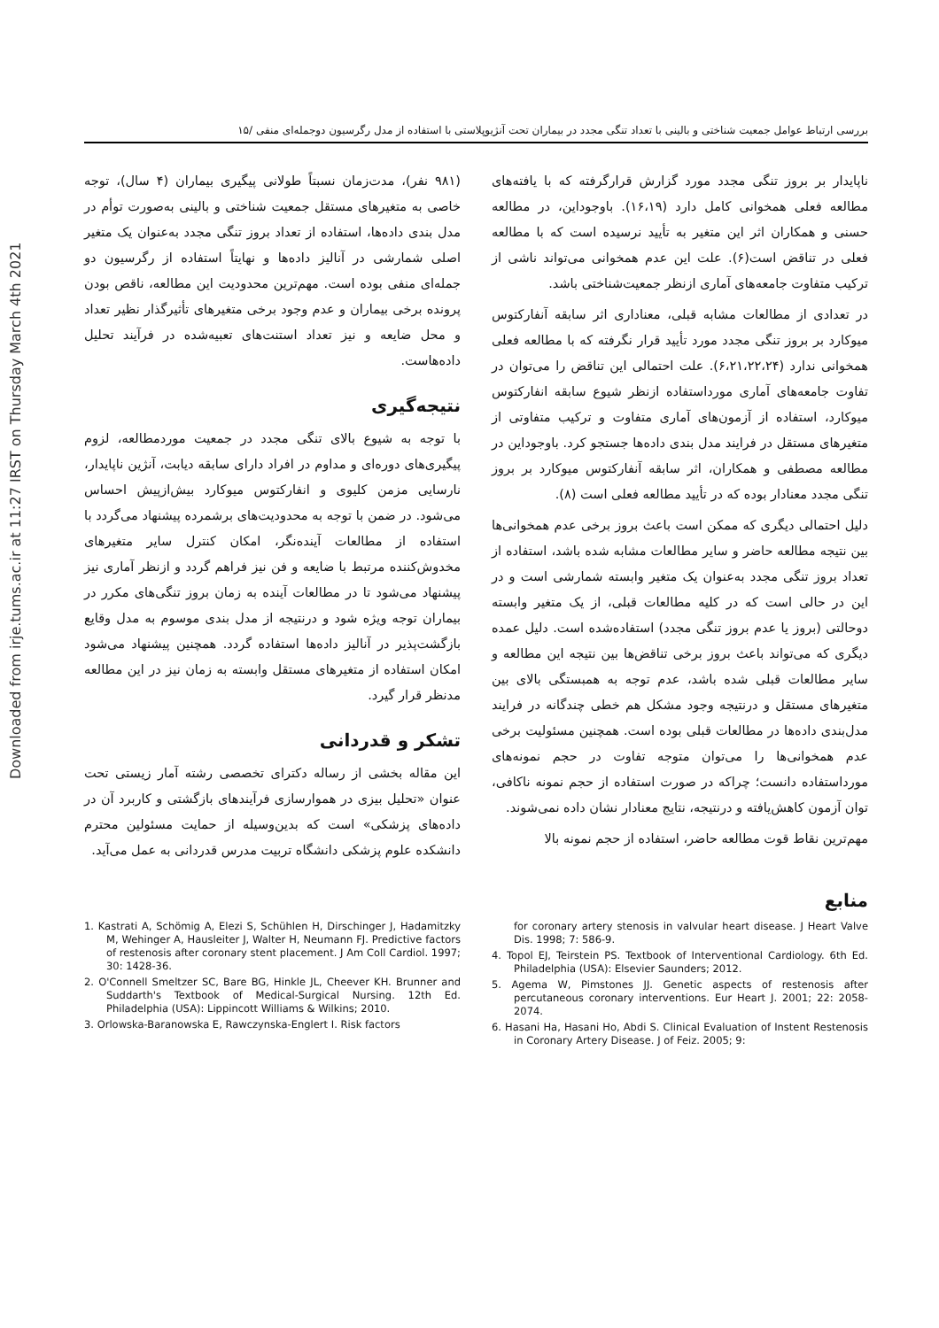Downloaded from irje.tums.ac.ir at 11:27 IRST on Thursday March 4th 2021
بررسی ارتباط عوامل جمعیت شناختی و بالینی با تعداد تنگی مجدد در بیماران تحت آنژیوپلاستی با استفاده از مدل رگرسیون دوجمله‌ای منفی /۱۵
ناپایدار بر بروز تنگی مجدد مورد گزارش قرارگرفته که با یافته‌های مطالعه فعلی همخوانی کامل دارد (۱۶،۱۹). باوجوداین، در مطالعه حسنی و همکاران اثر این متغیر به تأیید نرسیده است که با مطالعه فعلی در تناقض است(۶). علت این عدم همخوانی می‌تواند ناشی از ترکیب متفاوت جامعه‌های آماری ازنظر جمعیت‌شناختی باشد.
در تعدادی از مطالعات مشابه قبلی، معناداری اثر سابقه آنفارکتوس میوکارد بر بروز تنگی مجدد مورد تأیید قرار نگرفته که با مطالعه فعلی همخوانی ندارد (۶،۲۱،۲۲،۲۴). علت احتمالی این تناقض را می‌توان در تفاوت جامعه‌های آماری مورداستفاده ازنظر شیوع سابقه انفارکتوس میوکارد، استفاده از آزمون‌های آماری متفاوت و ترکیب متفاوتی از متغیرهای مستقل در فرایند مدل بندی داده‌ها جستجو کرد. باوجوداین در مطالعه مصطفی و همکاران، اثر سابقه آنفارکتوس میوکارد بر بروز تنگی مجدد معنادار بوده که در تأیید مطالعه فعلی است (۸).
دلیل احتمالی دیگری که ممکن است باعث بروز برخی عدم همخوانی‌ها بین نتیجه مطالعه حاضر و سایر مطالعات مشابه شده باشد، استفاده از تعداد بروز تنگی مجدد به‌عنوان یک متغیر وابسته شمارشی است و در این در حالی است که در کلیه مطالعات قبلی، از یک متغیر وابسته دوحالتی (بروز یا عدم بروز تنگی مجدد) استفاده‌شده است. دلیل عمده دیگری که می‌تواند باعث بروز برخی تناقض‌ها بین نتیجه این مطالعه و سایر مطالعات قبلی شده باشد، عدم توجه به همبستگی بالای بین متغیرهای مستقل و درنتیجه وجود مشکل هم خطی چندگانه در فرایند مدل‌بندی داده‌ها در مطالعات قبلی بوده است. همچنین مسئولیت برخی عدم همخوانی‌ها را می‌توان متوجه تفاوت در حجم نمونه‌های مورداستفاده دانست؛ چراکه در صورت استفاده از حجم نمونه ناکافی، توان آزمون کاهش‌یافته و درنتیجه، نتایج معنادار نشان داده نمی‌شوند.
مهم‌ترین نقاط قوت مطالعه حاضر، استفاده از حجم نمونه بالا
(۹۸۱ نفر)، مدت‌زمان نسبتاً طولانی پیگیری بیماران (۴ سال)، توجه خاصی به متغیرهای مستقل جمعیت شناختی و بالینی به‌صورت توأم در مدل بندی داده‌ها، استفاده از تعداد بروز تنگی مجدد به‌عنوان یک متغیر اصلی شمارشی در آنالیز داده‌ها و نهایتاً استفاده از رگرسیون دو جمله‌ای منفی بوده است. مهم‌ترین محدودیت این مطالعه، ناقص بودن پرونده برخی بیماران و عدم وجود برخی متغیرهای تأثیرگذار نظیر تعداد و محل ضایعه و نیز تعداد استنت‌های تعبیه‌شده در فرآیند تحلیل داده‌هاست.
نتیجه‌گیری
با توجه به شیوع بالای تنگی مجدد در جمعیت موردمطالعه، لزوم پیگیری‌های دوره‌ای و مداوم در افراد دارای سابقه دیابت، آنژین ناپایدار، نارسایی مزمن کلیوی و انفارکتوس میوکارد بیش‌ازپیش احساس می‌شود. در ضمن با توجه به محدودیت‌های برشمرده پیشنهاد می‌گردد با استفاده از مطالعات آینده‌نگر، امکان کنترل سایر متغیرهای مخدوش‌کننده مرتبط با ضایعه و فن نیز فراهم گردد و ازنظر آماری نیز پیشنهاد می‌شود تا در مطالعات آینده به زمان بروز تنگی‌های مکرر در بیماران توجه ویژه شود و درنتیجه از مدل بندی موسوم به مدل وقایع بازگشت‌پذیر در آنالیز داده‌ها استفاده گردد. همچنین پیشنهاد می‌شود امکان استفاده از متغیرهای مستقل وابسته به زمان نیز در این مطالعه مدنظر قرار گیرد.
تشکر و قدردانی
این مقاله بخشی از رساله دکترای تخصصی رشته آمار زیستی تحت عنوان «تحلیل بیزی در هموارسازی فرآیندهای بازگشتی و کاربرد آن در داده‌های پزشکی» است که بدین‌وسیله از حمایت مسئولین محترم دانشکده علوم پزشکی دانشگاه تربیت مدرس قدردانی به عمل می‌آید.
منابع
1. Kastrati A, Schömig A, Elezi S, Schühlen H, Dirschinger J, Hadamitzky M, Wehinger A, Hausleiter J, Walter H, Neumann FJ. Predictive factors of restenosis after coronary stent placement. J Am Coll Cardiol. 1997; 30: 1428-36.
2. O'Connell Smeltzer SC, Bare BG, Hinkle JL, Cheever KH. Brunner and Suddarth's Textbook of Medical-Surgical Nursing. 12th Ed. Philadelphia (USA): Lippincott Williams & Wilkins; 2010.
3. Orlowska-Baranowska E, Rawczynska-Englert I. Risk factors
for coronary artery stenosis in valvular heart disease. J Heart Valve Dis. 1998; 7: 586-9.
4. Topol EJ, Teirstein PS. Textbook of Interventional Cardiology. 6th Ed. Philadelphia (USA): Elsevier Saunders; 2012.
5. Agema W, Pimstones JJ. Genetic aspects of restenosis after percutaneous coronary interventions. Eur Heart J. 2001; 22: 2058-2074.
6. Hasani Ha, Hasani Ho, Abdi S. Clinical Evaluation of Instent Restenosis in Coronary Artery Disease. J of Feiz. 2005; 9: